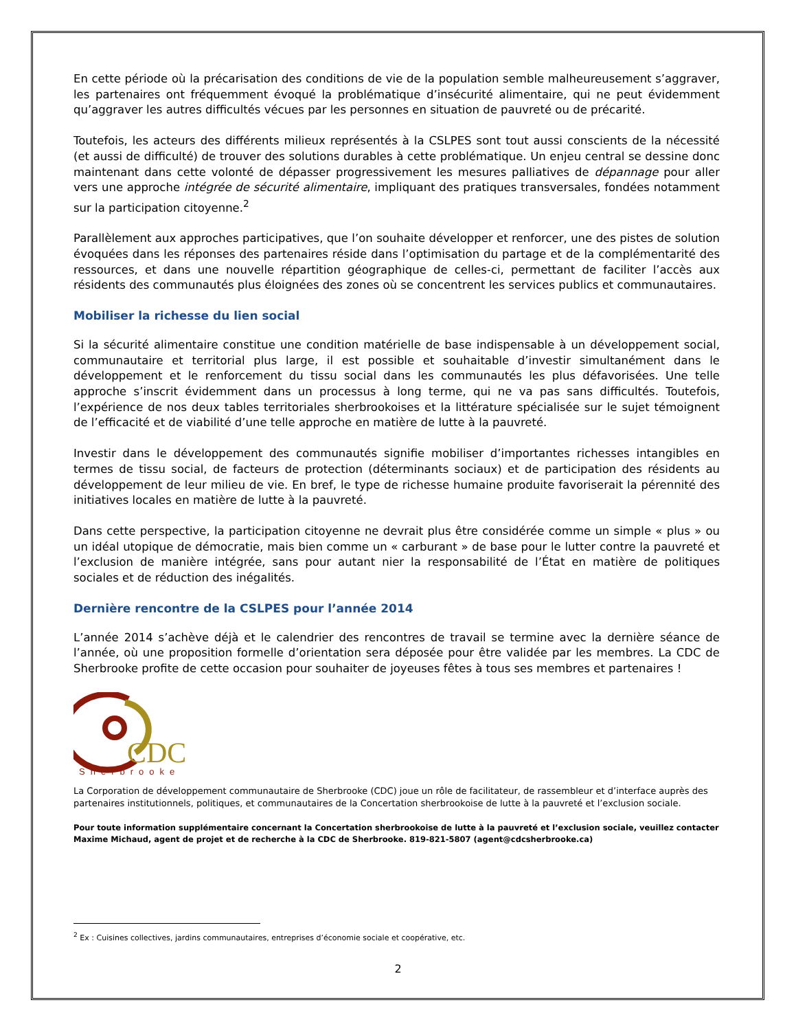En cette période où la précarisation des conditions de vie de la population semble malheureusement s’aggraver, les partenaires ont fréquemment évoqué la problématique d’insécurité alimentaire, qui ne peut évidemment qu’aggraver les autres difficultés vécues par les personnes en situation de pauvreté ou de précarité.
Toutefois, les acteurs des différents milieux représentés à la CSLPES sont tout aussi conscients de la nécessité (et aussi de difficulté) de trouver des solutions durables à cette problématique. Un enjeu central se dessine donc maintenant dans cette volonté de dépasser progressivement les mesures palliatives de dépannage pour aller vers une approche intégrée de sécurité alimentaire, impliquant des pratiques transversales, fondées notamment sur la participation citoyenne.<sup>2</sup>
Parallèlement aux approches participatives, que l’on souhaite développer et renforcer, une des pistes de solution évoquées dans les réponses des partenaires réside dans l’optimisation du partage et de la complémentarité des ressources, et dans une nouvelle répartition géographique de celles-ci, permettant de faciliter l’accès aux résidents des communautés plus éloignées des zones où se concentrent les services publics et communautaires.
Mobiliser la richesse du lien social
Si la sécurité alimentaire constitue une condition matérielle de base indispensable à un développement social, communautaire et territorial plus large, il est possible et souhaitable d’investir simultanément dans le développement et le renforcement du tissu social dans les communautés les plus défavorisées. Une telle approche s’inscrit évidemment dans un processus à long terme, qui ne va pas sans difficultés. Toutefois, l’expérience de nos deux tables territoriales sherbrookoises et la littérature spécialisée sur le sujet témoignent de l’efficacité et de viabilité d’une telle approche en matière de lutte à la pauvreté.
Investir dans le développement des communautés signifie mobiliser d’importantes richesses intangibles en termes de tissu social, de facteurs de protection (déterminants sociaux) et de participation des résidents au développement de leur milieu de vie. En bref, le type de richesse humaine produite favoriserait la pérennité des initiatives locales en matière de lutte à la pauvreté.
Dans cette perspective, la participation citoyenne ne devrait plus être considérée comme un simple « plus » ou un idéal utopique de démocratie, mais bien comme un « carburant » de base pour le lutter contre la pauvreté et l’exclusion de manière intégrée, sans pour autant nier la responsabilité de l’État en matière de politiques sociales et de réduction des inégalités.
Dernière rencontre de la CSLPES pour l’année 2014
L’année 2014 s’achève déjà et le calendrier des rencontres de travail se termine avec la dernière séance de l’année, où une proposition formelle d’orientation sera déposée pour être validée par les membres. La CDC de Sherbrooke profite de cette occasion pour souhaiter de joyeuses fêtes à tous ses membres et partenaires !
CDC
Sherbrooke
La Corporation de développement communautaire de Sherbrooke (CDC) joue un rôle de facilitateur, de rassembleur et d’interface auprès des partenaires institutionnels, politiques, et communautaires de la Concertation sherbrookoise de lutte à la pauvreté et l’exclusion sociale.
Pour toute information supplémentaire concernant la Concertation sherbrookoise de lutte à la pauvreté et l’exclusion sociale, veuillez contacter Maxime Michaud, agent de projet et de recherche à la CDC de Sherbrooke. 819-821-5807 (agent@cdcsherbrooke.ca)
<sup>2</sup> Ex : Cuisines collectives, jardins communautaires, entreprises d’économie sociale et coopérative, etc.
2